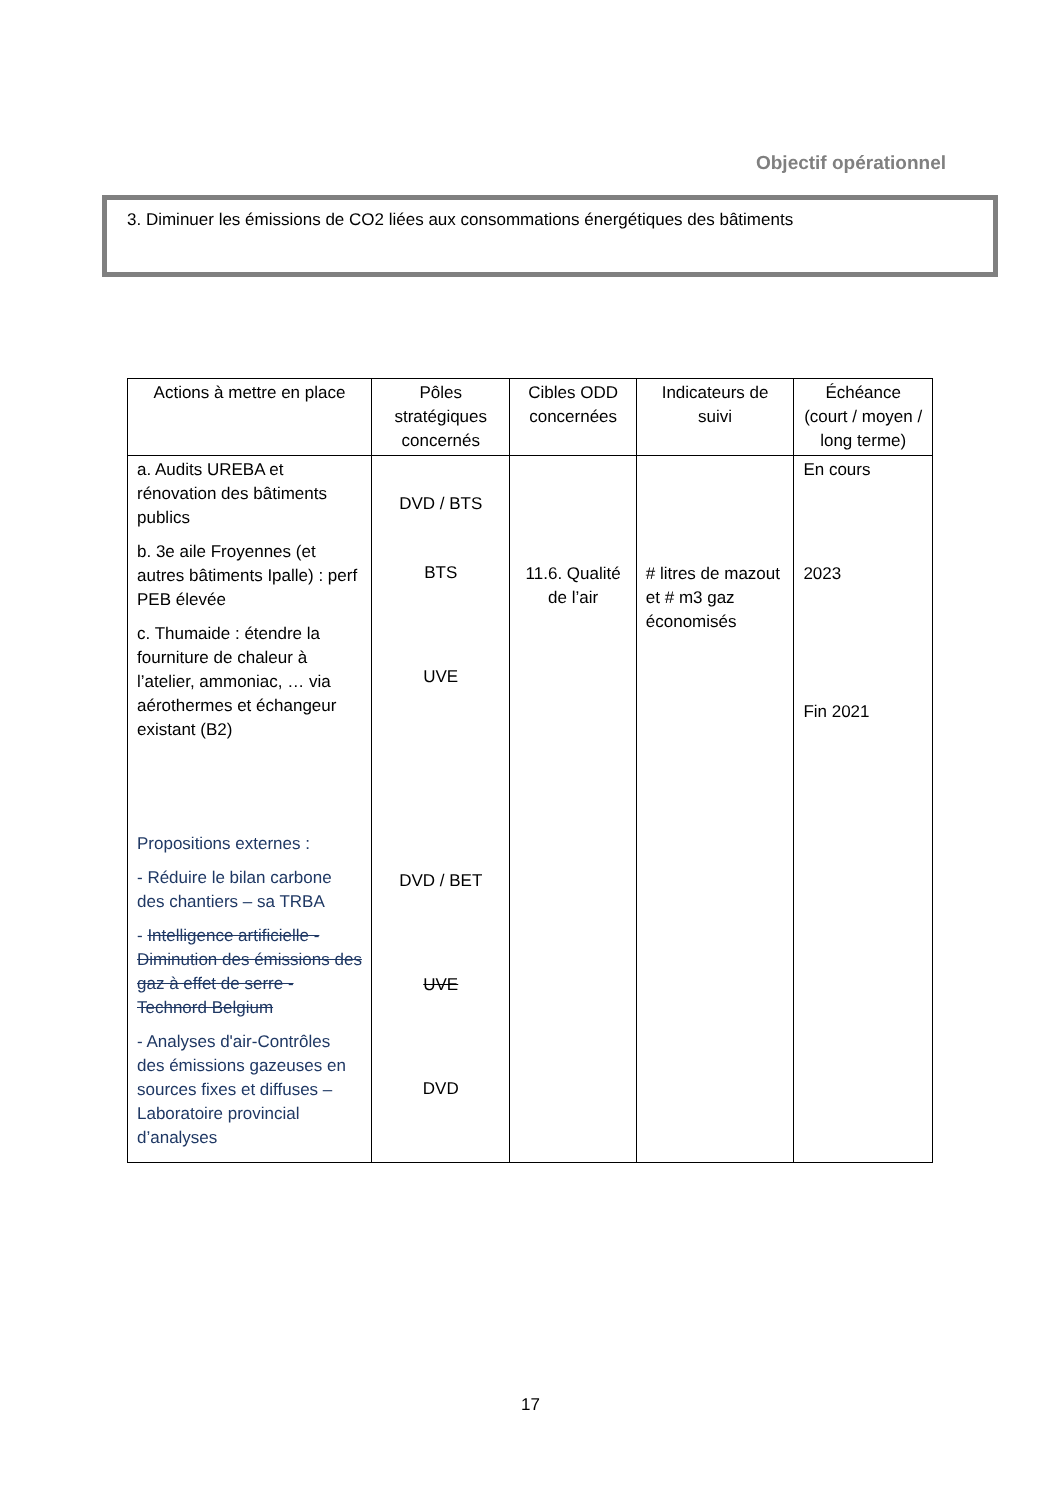Objectif opérationnel
3. Diminuer les émissions de CO2 liées aux consommations énergétiques des bâtiments
| Actions à mettre en place | Pôles stratégiques concernés | Cibles ODD concernées | Indicateurs de suivi | Échéance (court / moyen / long terme) |
| --- | --- | --- | --- | --- |
| a. Audits UREBA et rénovation des bâtiments publics b. 3e aile Froyennes (et autres bâtiments Ipalle) : perf PEB élevée c. Thumaide : étendre la fourniture de chaleur à l’atelier, ammoniac, … via aérothermes et échangeur existant (B2) Propositions externes : - Réduire le bilan carbone des chantiers – sa TRBA - Intelligence artificielle - Diminution des émissions des gaz à effet de serre - Technord Belgium - Analyses d'air-Contrôles des émissions gazeuses en sources fixes et diffuses – Laboratoire provincial d’analyses | DVD / BTS BTS UVE DVD / BET UVE DVD | 11.6. Qualité de l’air | # litres de mazout et # m3 gaz économisés | En cours 2023 Fin 2021 |
17